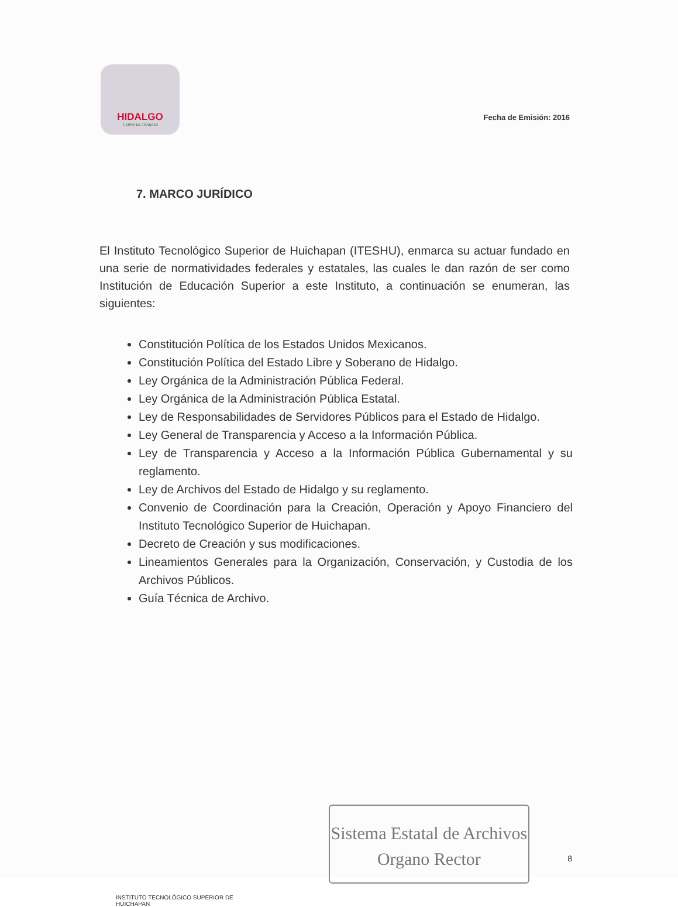HIDALGO
TIERRA DE TRABAJO
Fecha de Emisión: 2016
7. MARCO JURÍDICO
El Instituto Tecnológico Superior de Huichapan (ITESHU), enmarca su actuar fundado en una serie de normatividades federales y estatales, las cuales le dan razón de ser como Institución de Educación Superior a este Instituto, a continuación se enumeran, las siguientes:
Constitución Política de los Estados Unidos Mexicanos.
Constitución Política del Estado Libre y Soberano de Hidalgo.
Ley Orgánica de la Administración Pública Federal.
Ley Orgánica de la Administración Pública Estatal.
Ley de Responsabilidades de Servidores Públicos para el Estado de Hidalgo.
Ley General de Transparencia y Acceso a la Información Pública.
Ley de Transparencia y Acceso a la Información Pública Gubernamental y su reglamento.
Ley de Archivos del Estado de Hidalgo y su reglamento.
Convenio de Coordinación para la Creación, Operación y Apoyo Financiero del Instituto Tecnológico Superior de Huichapan.
Decreto de Creación y sus modificaciones.
Lineamientos Generales para la Organización, Conservación, y Custodia de los Archivos Públicos.
Guía Técnica de Archivo.
INSTITUTO TECNOLÓGICO SUPERIOR DE
HUICHAPAN
Sistema Estatal de Archivos
Organo Rector
8